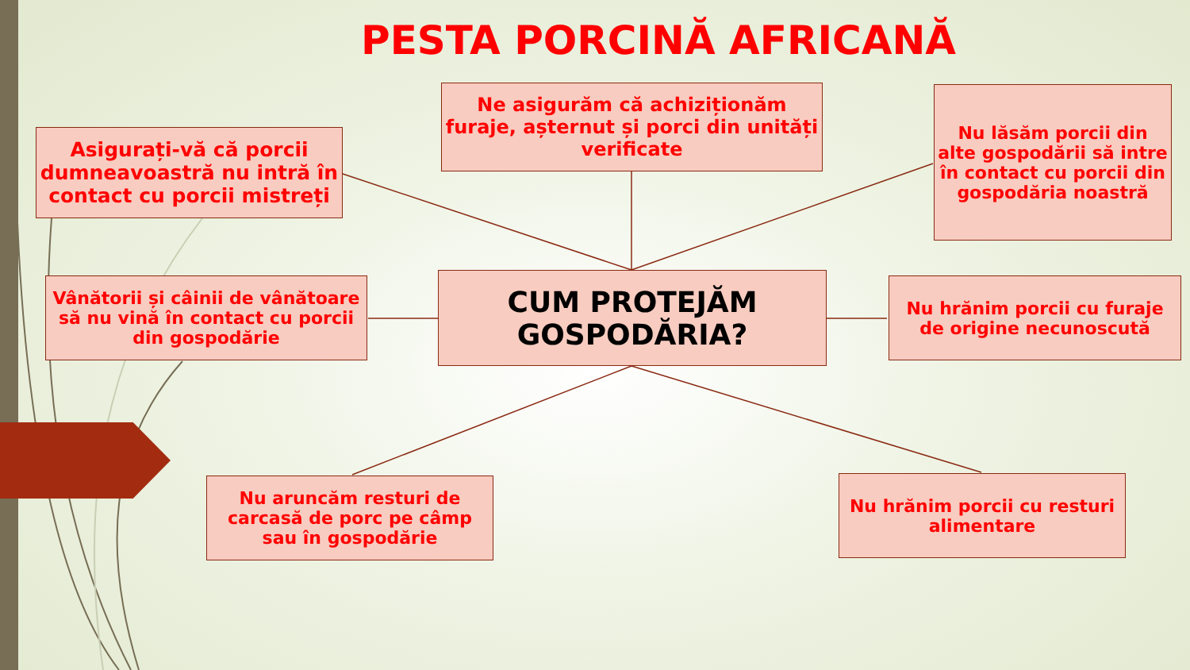PESTA PORCINĂ AFRICANĂ
Asigurați-vă că porcii dumneavoastră nu intră în contact cu porcii mistreți
Ne asigurăm că achiziționăm furaje, așternut și porci din unități verificate
Nu lăsăm porcii din alte gospodării să intre în contact cu porcii din gospodăria noastră
Vânătorii și câinii de vânătoare să nu vină în contact cu porcii din gospodărie
CUM PROTEJĂM GOSPODĂRIA?
Nu hrănim porcii cu furaje de origine necunoscută
Nu aruncăm resturi de carcasă de porc pe câmp sau în gospodărie
Nu hrănim porcii cu resturi alimentare